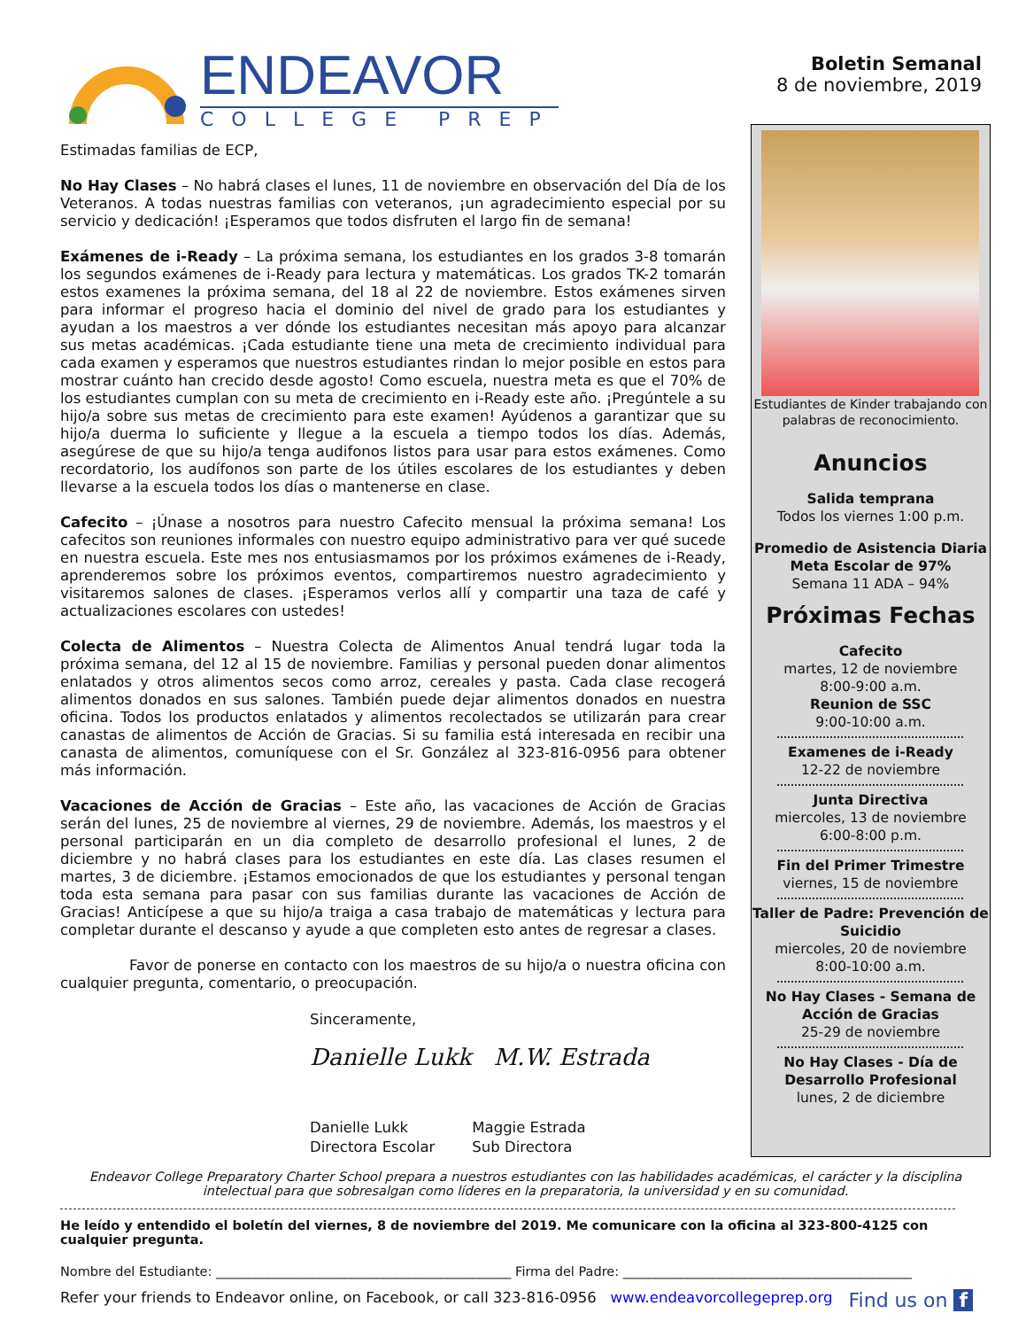ENDEAVOR
COLLEGE PREP
Boletin Semanal
8 de noviembre, 2019
Estimadas familias de ECP,
No Hay Clases – No habrá clases el lunes, 11 de noviembre en observación del Día de los Veteranos. A todas nuestras familias con veteranos, ¡un agradecimiento especial por su servicio y dedicación! ¡Esperamos que todos disfruten el largo fin de semana!
Exámenes de i-Ready – La próxima semana, los estudiantes en los grados 3-8 tomarán los segundos exámenes de i-Ready para lectura y matemáticas. Los grados TK-2 tomarán estos examenes la próxima semana, del 18 al 22 de noviembre. Estos exámenes sirven para informar el progreso hacia el dominio del nivel de grado para los estudiantes y ayudan a los maestros a ver dónde los estudiantes necesitan más apoyo para alcanzar sus metas académicas. ¡Cada estudiante tiene una meta de crecimiento individual para cada examen y esperamos que nuestros estudiantes rindan lo mejor posible en estos para mostrar cuánto han crecido desde agosto! Como escuela, nuestra meta es que el 70% de los estudiantes cumplan con su meta de crecimiento en i-Ready este año. ¡Pregúntele a su hijo/a sobre sus metas de crecimiento para este examen! Ayúdenos a garantizar que su hijo/a duerma lo suficiente y llegue a la escuela a tiempo todos los días. Además, asegúrese de que su hijo/a tenga audifonos listos para usar para estos exámenes. Como recordatorio, los audífonos son parte de los útiles escolares de los estudiantes y deben llevarse a la escuela todos los días o mantenerse en clase.
Cafecito – ¡Únase a nosotros para nuestro Cafecito mensual la próxima semana! Los cafecitos son reuniones informales con nuestro equipo administrativo para ver qué sucede en nuestra escuela. Este mes nos entusiasmamos por los próximos exámenes de i-Ready, aprenderemos sobre los próximos eventos, compartiremos nuestro agradecimiento y visitaremos salones de clases. ¡Esperamos verlos allí y compartir una taza de café y actualizaciones escolares con ustedes!
Colecta de Alimentos – Nuestra Colecta de Alimentos Anual tendrá lugar toda la próxima semana, del 12 al 15 de noviembre. Familias y personal pueden donar alimentos enlatados y otros alimentos secos como arroz, cereales y pasta. Cada clase recogerá alimentos donados en sus salones. También puede dejar alimentos donados en nuestra oficina. Todos los productos enlatados y alimentos recolectados se utilizarán para crear canastas de alimentos de Acción de Gracias. Si su familia está interesada en recibir una canasta de alimentos, comuníquese con el Sr. González al 323-816-0956 para obtener más información.
Vacaciones de Acción de Gracias – Este año, las vacaciones de Acción de Gracias serán del lunes, 25 de noviembre al viernes, 29 de noviembre. Además, los maestros y el personal participarán en un dia completo de desarrollo profesional el lunes, 2 de diciembre y no habrá clases para los estudiantes en este día. Las clases resumen el martes, 3 de diciembre. ¡Estamos emocionados de que los estudiantes y personal tengan toda esta semana para pasar con sus familias durante las vacaciones de Acción de Gracias! Anticípese a que su hijo/a traiga a casa trabajo de matemáticas y lectura para completar durante el descanso y ayude a que completen esto antes de regresar a clases.
Favor de ponerse en contacto con los maestros de su hijo/a o nuestra oficina con cualquier pregunta, comentario, o preocupación.
Sinceramente,
Danielle Lukk M.W. Estrada
Danielle Lukk
Directora Escolar
Maggie Estrada
Sub Directora
Estudiantes de Kinder trabajando con palabras de reconocimiento.
Anuncios
Salida temprana
Todos los viernes 1:00 p.m.
Promedio de Asistencia Diaria
Meta Escolar de 97%
Semana 11 ADA – 94%
Próximas Fechas
Cafecito
martes, 12 de noviembre
8:00-9:00 a.m.
Reunion de SSC
9:00-10:00 a.m.
Examenes de i-Ready
12-22 de noviembre
Junta Directiva
miercoles, 13 de noviembre
6:00-8:00 p.m.
Fin del Primer Trimestre
viernes, 15 de noviembre
Taller de Padre: Prevención de Suicidio
miercoles, 20 de noviembre
8:00-10:00 a.m.
No Hay Clases - Semana de Acción de Gracias
25-29 de noviembre
No Hay Clases - Día de Desarrollo Profesional
lunes, 2 de diciembre
Endeavor College Preparatory Charter School prepara a nuestros estudiantes con las habilidades académicas, el carácter y la disciplina intelectual para que sobresalgan como líderes en la preparatoria, la universidad y en su comunidad.
He leído y entendido el boletín del viernes, 8 de noviembre del 2019. Me comunicare con la oficina al 323-800-4125 con cualquier pregunta.
Nombre del Estudiante: ______________________________________________ Firma del Padre: _____________________________________________
Refer your friends to Endeavor online, on Facebook, or call 323-816-0956 www.endeavorcollegeprep.org Find us on f